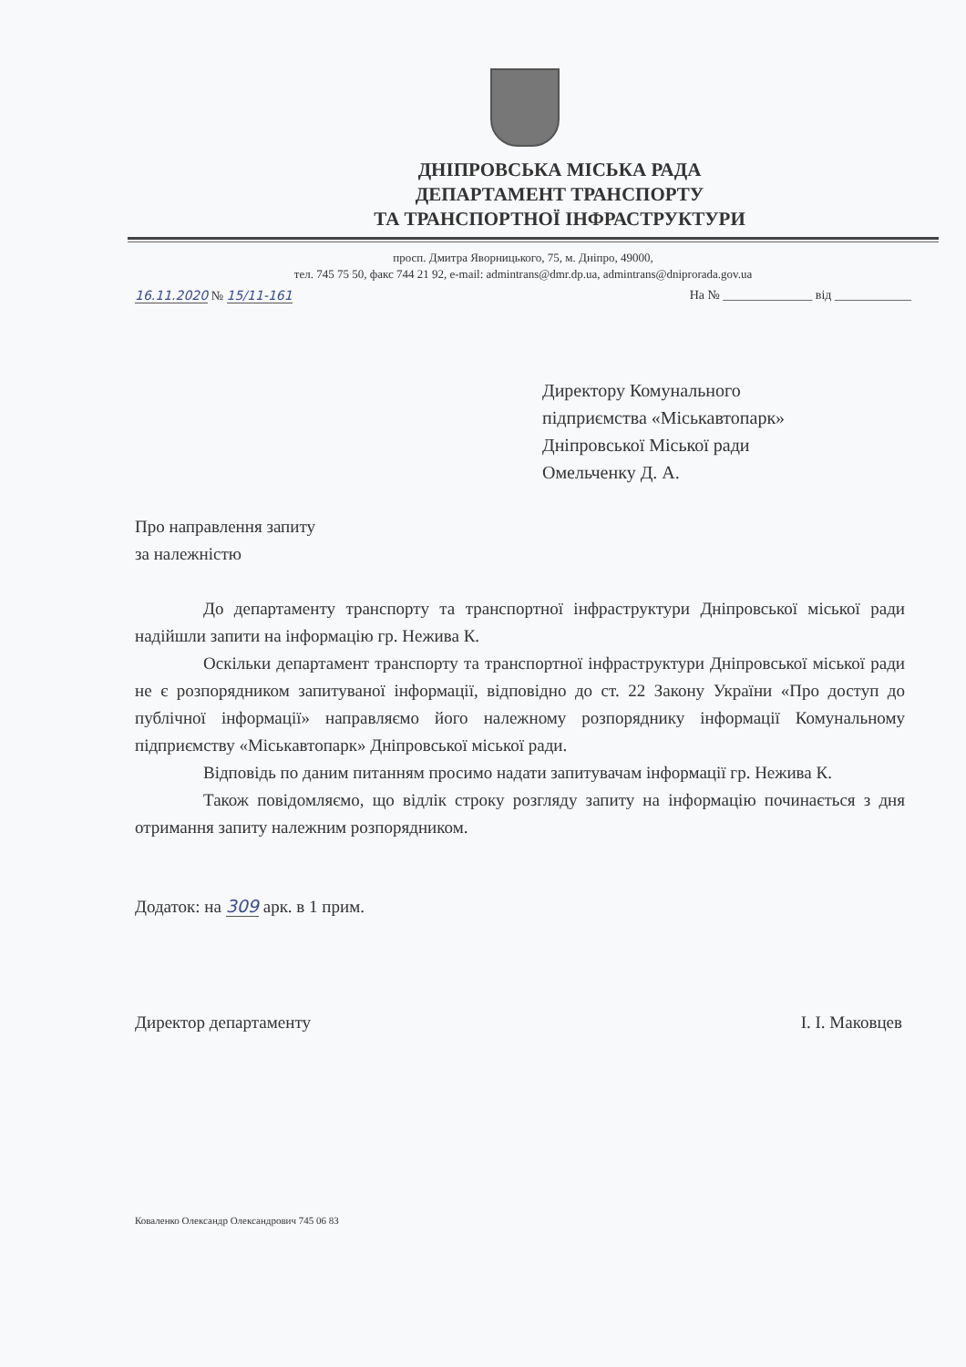ДНІПРОВСЬКА МІСЬКА РАДА
ДЕПАРТАМЕНТ ТРАНСПОРТУ
ТА ТРАНСПОРТНОЇ ІНФРАСТРУКТУРИ
просп. Дмитра Яворницького, 75, м. Дніпро, 49000,
тел. 745 75 50, факс 744 21 92, e-mail: admintrans@dmr.dp.ua, admintrans@dniprorada.gov.ua
16.11.2020 № 15/11-161 На № ______________ від ____________
Директору Комунального
підприємства «Міськавтопарк»
Дніпровської Міської ради
Омельченку Д. А.
Про направлення запиту
за належністю
До департаменту транспорту та транспортної інфраструктури Дніпровської міської ради надійшли запити на інформацію гр. Нежива К.
Оскільки департамент транспорту та транспортної інфраструктури Дніпровської міської ради не є розпорядником запитуваної інформації, відповідно до ст. 22 Закону України «Про доступ до публічної інформації» направляємо його належному розпоряднику інформації Комунальному підприємству «Міськавтопарк» Дніпровської міської ради.
Відповідь по даним питанням просимо надати запитувачам інформації гр. Нежива К.
Також повідомляємо, що відлік строку розгляду запиту на інформацію починається з дня отримання запиту належним розпорядником.
Додаток: на 309 арк. в 1 прим.
Директор департаменту І. І. Маковцев
Коваленко Олександр Олександрович 745 06 83